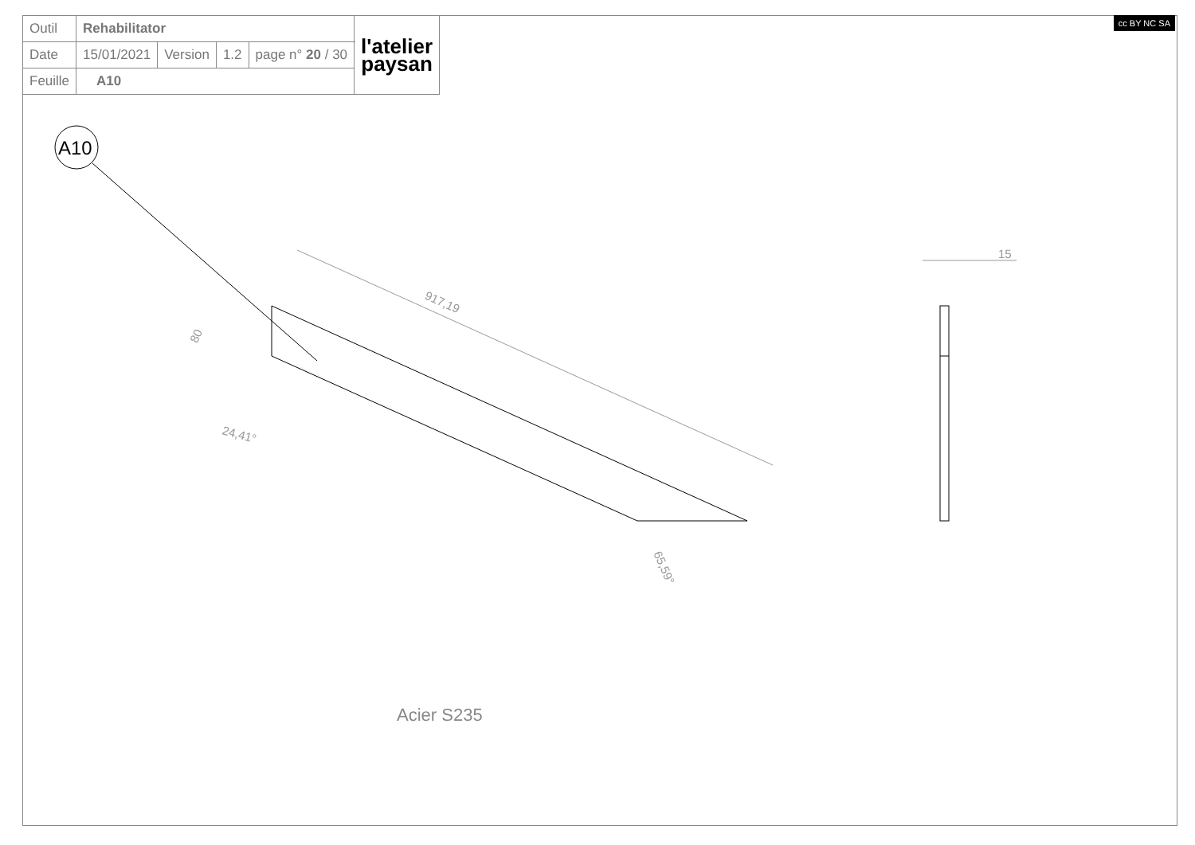| Outil | Rehabilitator | | | | l'atelier paysan |
| Date | 15/01/2021 | Version | 1.2 | page n° 20 / 30 | |
| Feuille | A10 | | | | |
cc BY NC SA
A10
917,19
80
24,41°
65,59°
15
Acier S235